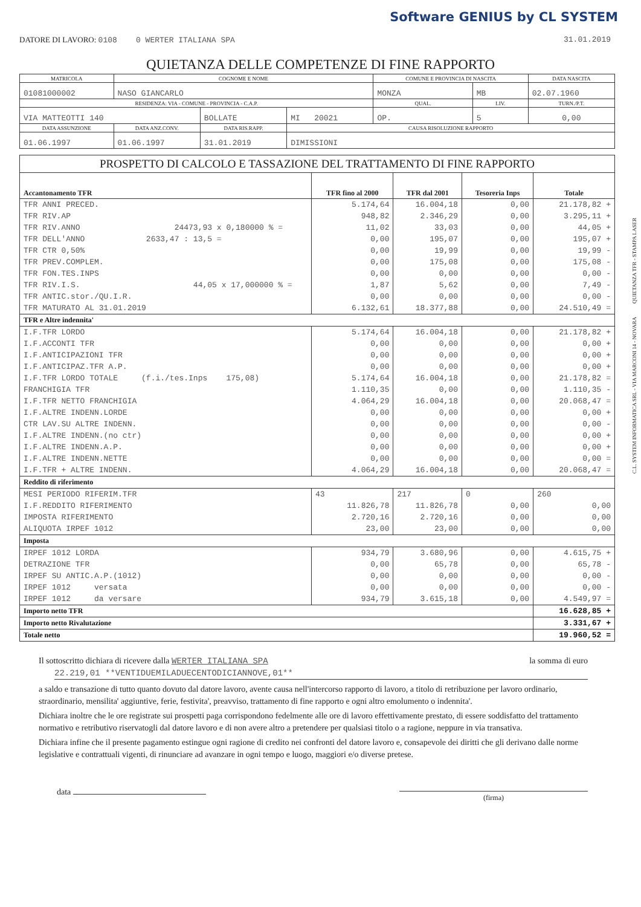Software GENIUS by CL SYSTEM
DATORE DI LAVORO: 0108 0 WERTER ITALIANA SPA 31.01.2019
QUIETANZA DELLE COMPETENZE DI FINE RAPPORTO
| MATRICOLA | COGNOME E NOME | | | COMUNE E PROVINCIA DI NASCITA | | DATA NASCITA |
| --- | --- | --- | --- | --- | --- | --- |
| 01081000002 | NASO GIANCARLO | | | MONZA | MB | 02.07.1960 |
| RESIDENZA: VIA - COMUNE - PROVINCIA - C.A.P. | | | | QUAL. | LIV. | TURN./P.T. |
| VIA MATTEOTTI 140 | | BOLLATE | MI 20021 | OP. | 5 | 0,00 |
| DATA ASSUNZIONE | DATA ANZ.CONV. | DATA RIS.RAPP. | CAUSA RISOLUZIONE RAPPORTO | | | |
| 01.06.1997 | 01.06.1997 | 31.01.2019 | DIMISSIONI | | | |
| PROSPETTO DI CALCOLO E TASSAZIONE DEL TRATTAMENTO DI FINE RAPPORTO | | | | |
| --- | --- | --- | --- | --- |
| Accantonamento TFR | TFR fino al 2000 | TFR dal 2001 | Tesoreria Inps | Totale |
| TFR ANNI PRECED. | 5.174,64 | 16.004,18 | 0,00 | 21.178,82 + |
| TFR RIV.AP | 948,82 | 2.346,29 | 0,00 | 3.295,11 + |
| TFR RIV.ANNO 24473,93 x 0,180000 % = | 11,02 | 33,03 | 0,00 | 44,05 + |
| TFR DELL'ANNO 2633,47 : 13,5 = | 0,00 | 195,07 | 0,00 | 195,07 + |
| TFR CTR 0,50% | 0,00 | 19,99 | 0,00 | 19,99 - |
| TFR PREV.COMPLEM. | 0,00 | 175,08 | 0,00 | 175,08 - |
| TFR FON.TES.INPS | 0,00 | 0,00 | 0,00 | 0,00 - |
| TFR RIV.I.S. 44,05 x 17,000000 % = | 1,87 | 5,62 | 0,00 | 7,49 - |
| TFR ANTIC.stor./QU.I.R. | 0,00 | 0,00 | 0,00 | 0,00 - |
| TFR MATURATO AL 31.01.2019 | 6.132,61 | 18.377,88 | 0,00 | 24.510,49 = |
| TFR e Altre indennita' | | | | |
| I.F.TFR LORDO | 5.174,64 | 16.004,18 | 0,00 | 21.178,82 + |
| I.F.ACCONTI TFR | 0,00 | 0,00 | 0,00 | 0,00 + |
| I.F.ANTICIPAZIONI TFR | 0,00 | 0,00 | 0,00 | 0,00 + |
| I.F.ANTICIPAZ.TFR A.P. | 0,00 | 0,00 | 0,00 | 0,00 + |
| I.F.TFR LORDO TOTALE (f.i./tes.Inps 175,08) | 5.174,64 | 16.004,18 | 0,00 | 21.178,82 = |
| FRANCHIGIA TFR | 1.110,35 | 0,00 | 0,00 | 1.110,35 - |
| I.F.TFR NETTO FRANCHIGIA | 4.064,29 | 16.004,18 | 0,00 | 20.068,47 = |
| I.F.ALTRE INDENN.LORDE | 0,00 | 0,00 | 0,00 | 0,00 + |
| CTR LAV.SU ALTRE INDENN. | 0,00 | 0,00 | 0,00 | 0,00 - |
| I.F.ALTRE INDENN.(no ctr) | 0,00 | 0,00 | 0,00 | 0,00 + |
| I.F.ALTRE INDENN.A.P. | 0,00 | 0,00 | 0,00 | 0,00 + |
| I.F.ALTRE INDENN.NETTE | 0,00 | 0,00 | 0,00 | 0,00 = |
| I.F.TFR + ALTRE INDENN. | 4.064,29 | 16.004,18 | 0,00 | 20.068,47 = |
| Reddito di riferimento | | | | |
| MESI PERIODO RIFERIM.TFR | 43 | 217 | 0 | 260 |
| I.F.REDDITO RIFERIMENTO | 11.826,78 | 11.826,78 | 0,00 | 0,00 |
| IMPOSTA RIFERIMENTO | 2.720,16 | 2.720,16 | 0,00 | 0,00 |
| ALIQUOTA IRPEF 1012 | 23,00 | 23,00 | 0,00 | 0,00 |
| Imposta | | | | |
| IRPEF 1012 LORDA | 934,79 | 3.680,96 | 0,00 | 4.615,75 + |
| DETRAZIONE TFR | 0,00 | 65,78 | 0,00 | 65,78 - |
| IRPEF SU ANTIC.A.P.(1012) | 0,00 | 0,00 | 0,00 | 0,00 - |
| IRPEF 1012 versata | 0,00 | 0,00 | 0,00 | 0,00 - |
| IRPEF 1012 da versare | 934,79 | 3.615,18 | 0,00 | 4.549,97 = |
| Importo netto TFR | | | | 16.628,85 + |
| Importo netto Rivalutazione | | | | 3.331,67 + |
| Totale netto | | | | 19.960,52 = |
Il sottoscritto dichiara di ricevere dalla WERTER ITALIANA SPA la somma di euro
22.219,01 **VENTIDUEMILADUECENTODICIANNOVE,01**
a saldo e transazione di tutto quanto dovuto dal datore lavoro, avente causa nell'intercorso rapporto di lavoro, a titolo di retribuzione per lavoro ordinario, straordinario, mensilita' aggiuntive, ferie, festivita', preavviso, trattamento di fine rapporto e ogni altro emolumento o indennita'.
Dichiara inoltre che le ore registrate sui prospetti paga corrispondono fedelmente alle ore di lavoro effettivamente prestato, di essere soddisfatto del trattamento normativo e retributivo riservatogli dal datore lavoro e di non avere altro a pretendere per qualsiasi titolo o a ragione, neppure in via transativa.
Dichiara infine che il presente pagamento estingue ogni ragione di credito nei confronti del datore lavoro e, consapevole dei diritti che gli derivano dalle norme legislative e contrattuali vigenti, di rinunciare ad avanzare in ogni tempo e luogo, maggiori e/o diverse pretese.
data (firma)
C.L. SYSTEM INFORMATICA SRL - VIA MARCONI 14 - NOVARA QUIETANZA TFR - STAMPA LASER